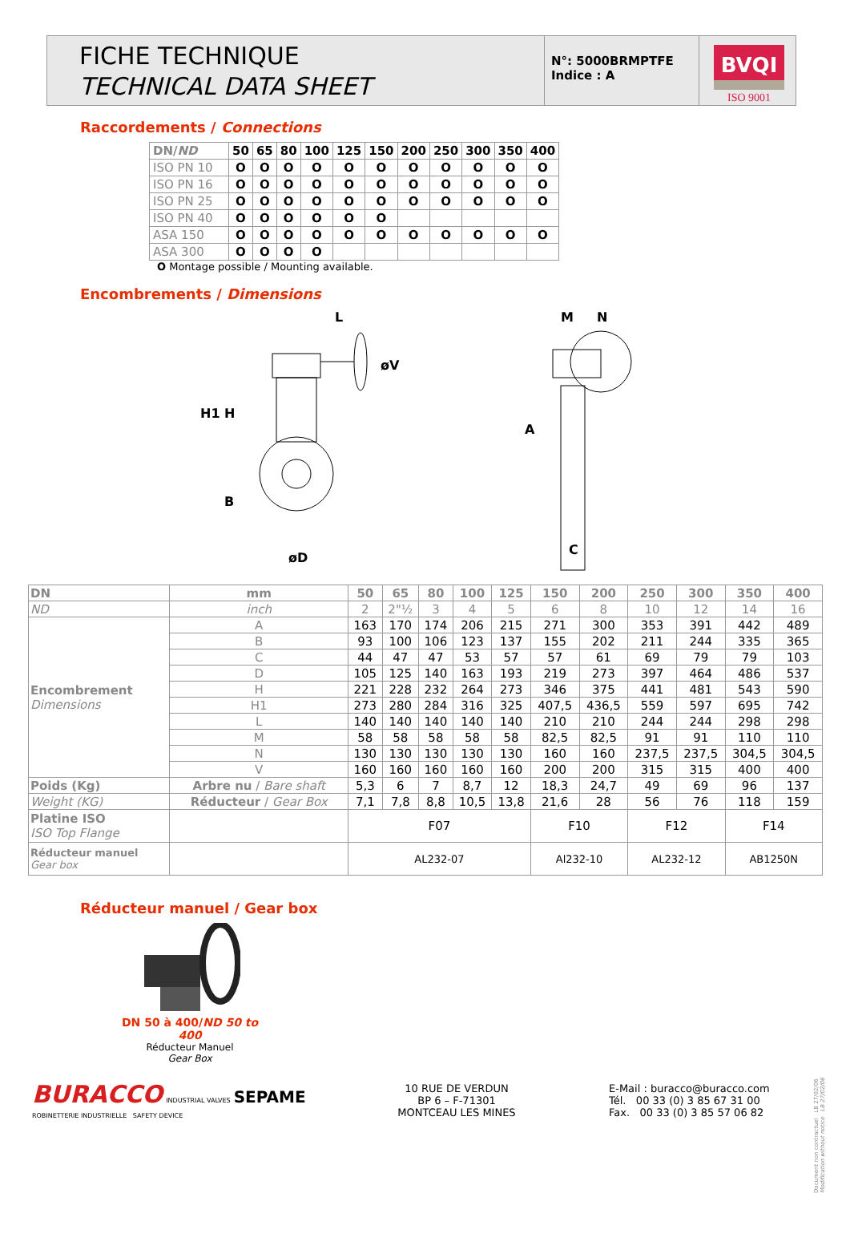FICHE TECHNIQUE
TECHNICAL DATA SHEET
N°: 5000BRMPTFE
Indice : A
BVQI
ISO 9001
Raccordements / Connections
| DN/ ND | 50 | 65 | 80 | 100 | 125 | 150 | 200 | 250 | 300 | 350 | 400 |
| --- | --- | --- | --- | --- | --- | --- | --- | --- | --- | --- | --- |
| ISO PN 10 | O | O | O | O | O | O | O | O | O | O | O |
| ISO PN 16 | O | O | O | O | O | O | O | O | O | O | O |
| ISO PN 25 | O | O | O | O | O | O | O | O | O | O | O |
| ISO PN 40 | O | O | O | O | O | O | | | | | |
| ASA 150 | O | O | O | O | O | O | O | O | O | O | O |
| ASA 300 | O | O | O | O | | | | | | | |
O Montage possible / Mounting available.
Encombrements / Dimensions
L
H1
H
B
øD
øV
M
N
A
C
| DN | mm | 50 | 65 | 80 | 100 | 125 | 150 | 200 | 250 | 300 | 350 | 400 |
| ND | inch | 2 | 2"½ | 3 | 4 | 5 | 6 | 8 | 10 | 12 | 14 | 16 |
| Encombrement Dimensions | A | 163 | 170 | 174 | 206 | 215 | 271 | 300 | 353 | 391 | 442 | 489 |
| | B | 93 | 100 | 106 | 123 | 137 | 155 | 202 | 211 | 244 | 335 | 365 |
| | C | 44 | 47 | 47 | 53 | 57 | 57 | 61 | 69 | 79 | 79 | 103 |
| | D | 105 | 125 | 140 | 163 | 193 | 219 | 273 | 397 | 464 | 486 | 537 |
| | H | 221 | 228 | 232 | 264 | 273 | 346 | 375 | 441 | 481 | 543 | 590 |
| | H1 | 273 | 280 | 284 | 316 | 325 | 407,5 | 436,5 | 559 | 597 | 695 | 742 |
| | L | 140 | 140 | 140 | 140 | 140 | 210 | 210 | 244 | 244 | 298 | 298 |
| | M | 58 | 58 | 58 | 58 | 58 | 82,5 | 82,5 | 91 | 91 | 110 | 110 |
| | N | 130 | 130 | 130 | 130 | 130 | 160 | 160 | 237,5 | 237,5 | 304,5 | 304,5 |
| | V | 160 | 160 | 160 | 160 | 160 | 200 | 200 | 315 | 315 | 400 | 400 |
| Poids (Kg) | Arbre nu / Bare shaft | 5,3 | 6 | 7 | 8,7 | 12 | 18,3 | 24,7 | 49 | 69 | 96 | 137 |
| Weight (KG) | Réducteur / Gear Box | 7,1 | 7,8 | 8,8 | 10,5 | 13,8 | 21,6 | 28 | 56 | 76 | 118 | 159 |
| Platine ISO ISO Top Flange | | F07 | | | | | F10 | | F12 | | F14 | |
| Réducteur manuel Gear box | | AL232-07 | | | | | Al232-10 | | AL232-12 | | AB1250N | |
Réducteur manuel / Gear box
DN 50 à 400/ND 50 to 400
Réducteur Manuel
Gear Box
BURACCO INDUSTRIAL VALVES SEPAME
ROBINETTERIE INDUSTRIELLE SAFETY DEVICE
10 RUE DE VERDUN
BP 6 – F-71301
MONTCEAU LES MINES
E-Mail : buracco@buracco.com
Tél. 00 33 (0) 3 85 67 31 00
Fax. 00 33 (0) 3 85 57 06 82
Document non contractuel LB 27/02/06
Modification without notice LB 27/02/06